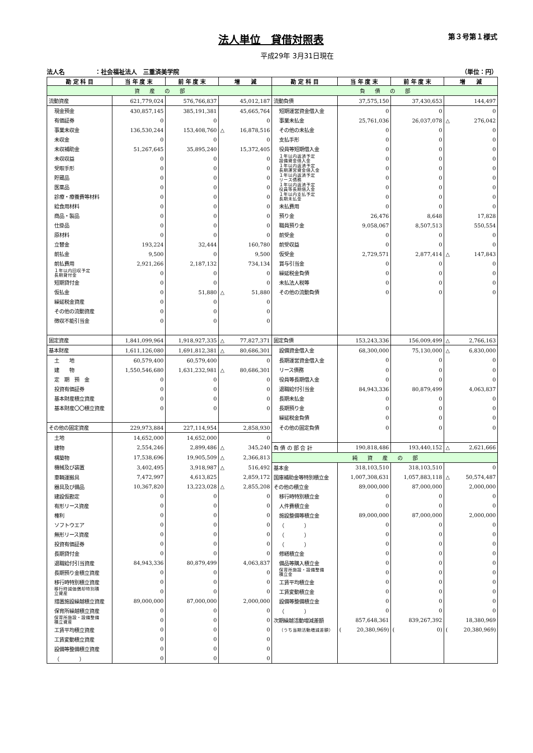法人単位　貸借対照表
第３号第１様式
平成29年 3月31日現在
法人名　　　　　：社会福祉法人　三重済美学院 （単位：円）
| 勘 定 科 目 | 当 年 度 末 | 前 年 度 末 | 増 減 | 勘 定 科 目 | 当 年 度 末 | 前 年 度 末 | 増 減 |
| --- | --- | --- | --- | --- | --- | --- | --- |
| 資 産 の 部 | | | | 負 債 の 部 | | | |
| 流動資産 | 621,779,024 | 576,766,837 | 45,012,187 | 流動負債 | 37,575,150 | 37,430,653 | 144,497 |
| 現金預金 | 430,857,145 | 385,191,381 | 45,665,764 | 短期運営資金借入金 | 0 | 0 | 0 |
| 有価証券 | 0 | 0 | 0 | 事業未払金 | 25,761,036 | 26,037,078 | △ 276,042 |
| 事業未収金 | 136,530,244 | 153,408,760 | △ 16,878,516 | その他の未払金 | 0 | 0 | 0 |
| 未収金 | 0 | 0 | 0 | 支払手形 | 0 | 0 | 0 |
| 未収補助金 | 51,267,645 | 35,895,240 | 15,372,405 | 役員等短期借入金 | 0 | 0 | 0 |
| 未収収益 | 0 | 0 | 0 | １年以内返済予定 設備資金借入金 | 0 | 0 | 0 |
| 受取手形 | 0 | 0 | 0 | １年以内返済予定 長期運営資金借入金 | 0 | 0 | 0 |
| 貯蔵品 | 0 | 0 | 0 | １年以内返済予定 リース債務 | 0 | 0 | 0 |
| 医薬品 | 0 | 0 | 0 | １年以内返済予定 役員等長期借入金 | 0 | 0 | 0 |
| 診療・療養費等材料 | 0 | 0 | 0 | １年以内支払予定 長期未払金 | 0 | 0 | 0 |
| 給食用材料 | 0 | 0 | 0 | 未払費用 | 0 | 0 | 0 |
| 商品・製品 | 0 | 0 | 0 | 預り金 | 26,476 | 8,648 | 17,828 |
| 仕掛品 | 0 | 0 | 0 | 職員預り金 | 9,058,067 | 8,507,513 | 550,554 |
| 原材料 | 0 | 0 | 0 | 前受金 | 0 | 0 | 0 |
| 立替金 | 193,224 | 32,444 | 160,780 | 前受収益 | 0 | 0 | 0 |
| 前払金 | 9,500 | 0 | 9,500 | 仮受金 | 2,729,571 | 2,877,414 | △ 147,843 |
| 前払費用 | 2,921,266 | 2,187,132 | 734,134 | 賞与引当金 | 0 | 0 | 0 |
| １年以内回収予定 長期貸付金 | 0 | 0 | 0 | 繰延税金負債 | 0 | 0 | 0 |
| 短期貸付金 | 0 | 0 | 0 | 未払法人税等 | 0 | 0 | 0 |
| 仮払金 | 0 | 51,880 | △ 51,880 | その他の流動負債 | 0 | 0 | 0 |
| 繰延税金資産 | 0 | 0 | 0 | | | | |
| その他の流動資産 | 0 | 0 | 0 | | | | |
| 徴収不能引当金 | 0 | 0 | 0 | | | | |
| 固定資産 | 1,841,099,964 | 1,918,927,335 | △ 77,827,371 | 固定負債 | 153,243,336 | 156,009,499 | △ 2,766,163 |
| 基本財産 | 1,611,126,080 | 1,691,812,381 | △ 80,686,301 | 設備資金借入金 | 68,300,000 | 75,130,000 | △ 6,830,000 |
| 土 地 | 60,579,400 | 60,579,400 | 0 | 長期運営資金借入金 | 0 | 0 | 0 |
| 建 物 | 1,550,546,680 | 1,631,232,981 | △ 80,686,301 | リース債務 | 0 | 0 | 0 |
| 定 期 預 金 | 0 | 0 | 0 | 役員等長期借入金 | 0 | 0 | 0 |
| 投資有価証券 | 0 | 0 | 0 | 退職給付引当金 | 84,943,336 | 80,879,499 | 4,063,837 |
| 基本財産積立資産 | 0 | 0 | 0 | 長期未払金 | 0 | 0 | 0 |
| 基本財産〇〇積立資産 | 0 | 0 | 0 | 長期預り金 | 0 | 0 | 0 |
| | | | | 繰延税金負債 | 0 | 0 | 0 |
| その他の固定資産 | 229,973,884 | 227,114,954 | 2,858,930 | その他の固定負債 | 0 | 0 | 0 |
| 土地 | 14,652,000 | 14,652,000 | 0 | | | | |
| 建物 | 2,554,246 | 2,899,486 | △ 345,240 | 負 債 の 部 合 計 | 190,818,486 | 193,440,152 | △ 2,621,666 |
| 構築物 | 17,538,696 | 19,905,509 | △ 2,366,813 | 純 資 産 の 部 | | | |
| 機械及び装置 | 3,402,495 | 3,918,987 | △ 516,492 | 基本金 | 318,103,510 | 318,103,510 | 0 |
| 車輌運搬具 | 7,472,997 | 4,613,825 | 2,859,172 | 国庫補助金等特別積立金 | 1,007,308,631 | 1,057,883,118 | △ 50,574,487 |
| 器具及び備品 | 10,367,820 | 13,223,028 | △ 2,855,208 | その他の積立金 | 89,000,000 | 87,000,000 | 2,000,000 |
| 建設仮勘定 | 0 | 0 | 0 | 移行時特別積立金 | 0 | 0 | 0 |
| 有形リース資産 | 0 | 0 | 0 | 人件費積立金 | 0 | 0 | 0 |
| 権利 | 0 | 0 | 0 | 施設整備等積立金 | 89,000,000 | 87,000,000 | 2,000,000 |
| ソフトウエア | 0 | 0 | 0 | （ ） | 0 | 0 | 0 |
| 無形リース資産 | 0 | 0 | 0 | （ ） | 0 | 0 | 0 |
| 投資有価証券 | 0 | 0 | 0 | （ ） | 0 | 0 | 0 |
| 長期貸付金 | 0 | 0 | 0 | 修繕積立金 | 0 | 0 | 0 |
| 退職給付引当資産 | 84,943,336 | 80,879,499 | 4,063,837 | 備品等購入積立金 | 0 | 0 | 0 |
| 長期預り金積立資産 | 0 | 0 | 0 | 保育所施設・設備整備 積立金 | 0 | 0 | 0 |
| 移行時特別積立資産 | 0 | 0 | 0 | 工賃平均積立金 | 0 | 0 | 0 |
| 移行時減価償却特別積 立資産 | 0 | 0 | 0 | 工賃変動積立金 | 0 | 0 | 0 |
| 措置施設繰越積立資産 | 89,000,000 | 87,000,000 | 2,000,000 | 設備等整備積立金 | 0 | 0 | 0 |
| 保育所繰越積立資産 | 0 | 0 | 0 | （ ） | 0 | 0 | 0 |
| 保育所施設・設備整備 積立資産 | 0 | 0 | 0 | 次期繰越活動増減差額 | 857,648,361 | 839,267,392 | 18,380,969 |
| 工賃平均積立資産 | 0 | 0 | 0 | （うち当期活動増減差額） | ( 20,380,969) | ( 0) | ( 20,380,969) |
| 工賃変動積立資産 | 0 | 0 | 0 | | | | |
| 設備等整備積立資産 | 0 | 0 | 0 | | | | |
| （ ） | 0 | 0 | 0 | | | | |